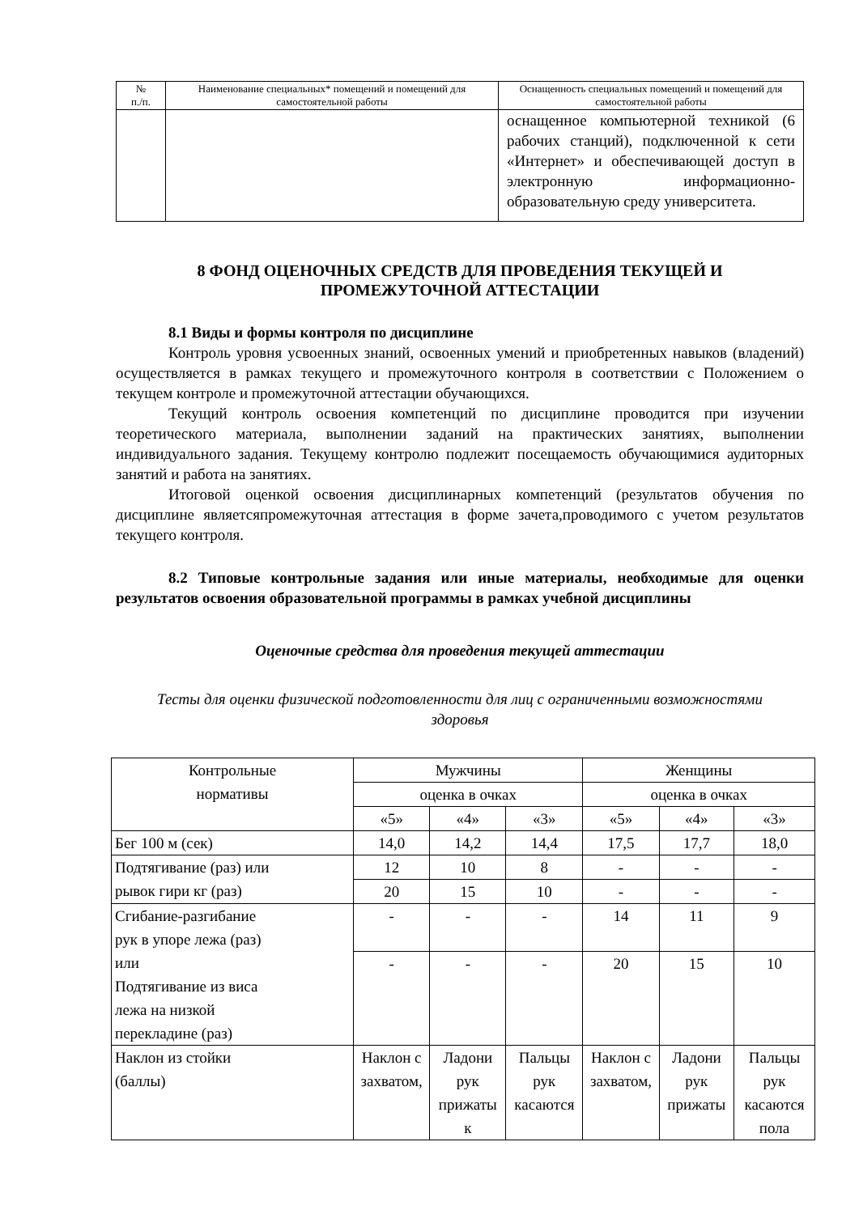| № п./п. | Наименование специальных* помещений и помещений для самостоятельной работы | Оснащенность специальных помещений и помещений для самостоятельной работы |
| --- | --- | --- |
| | | оснащенное компьютерной техникой (6 рабочих станций), подключенной к сети «Интернет» и обеспечивающей доступ в электронную информационно-образовательную среду университета. |
8 ФОНД ОЦЕНОЧНЫХ СРЕДСТВ ДЛЯ ПРОВЕДЕНИЯ ТЕКУЩЕЙ И ПРОМЕЖУТОЧНОЙ АТТЕСТАЦИИ
8.1 Виды и формы контроля по дисциплине
Контроль уровня усвоенных знаний, освоенных умений и приобретенных навыков (владений) осуществляется в рамках текущего и промежуточного контроля в соответствии с Положением о текущем контроле и промежуточной аттестации обучающихся.
Текущий контроль освоения компетенций по дисциплине проводится при изучении теоретического материала, выполнении заданий на практических занятиях, выполнении индивидуального задания. Текущему контролю подлежит посещаемость обучающимися аудиторных занятий и работа на занятиях.
Итоговой оценкой освоения дисциплинарных компетенций (результатов обучения по дисциплине являетсяпромежуточная аттестация в форме зачета,проводимого с учетом результатов текущего контроля.
8.2 Типовые контрольные задания или иные материалы, необходимые для оценки результатов освоения образовательной программы в рамках учебной дисциплины
Оценочные средства для проведения текущей аттестации
Тесты для оценки физической подготовленности для лиц с ограниченными возможностями здоровья
| Контрольные нормативы | Мужчины | | | Женщины | | |
| | оценка в очках | | | оценка в очках | | |
| | «5» | «4» | «3» | «5» | «4» | «3» |
| Бег 100 м (сек) | 14,0 | 14,2 | 14,4 | 17,5 | 17,7 | 18,0 |
| Подтягивание (раз) или рывок гири кг (раз) | 12 | 10 | 8 | - | - | - |
| | 20 | 15 | 10 | - | - | - |
| Сгибание-разгибание рук в упоре лежа (раз) или Подтягивание из виса лежа на низкой перекладине (раз) | - | - | - | 14 | 11 | 9 |
| | - | - | - | 20 | 15 | 10 |
| Наклон из стойки (баллы) | Наклон с захватом, | Ладони рук прижаты к | Пальцы рук касаются | Наклон с захватом, | Ладони рук прижаты | Пальцы рук касаются пола |